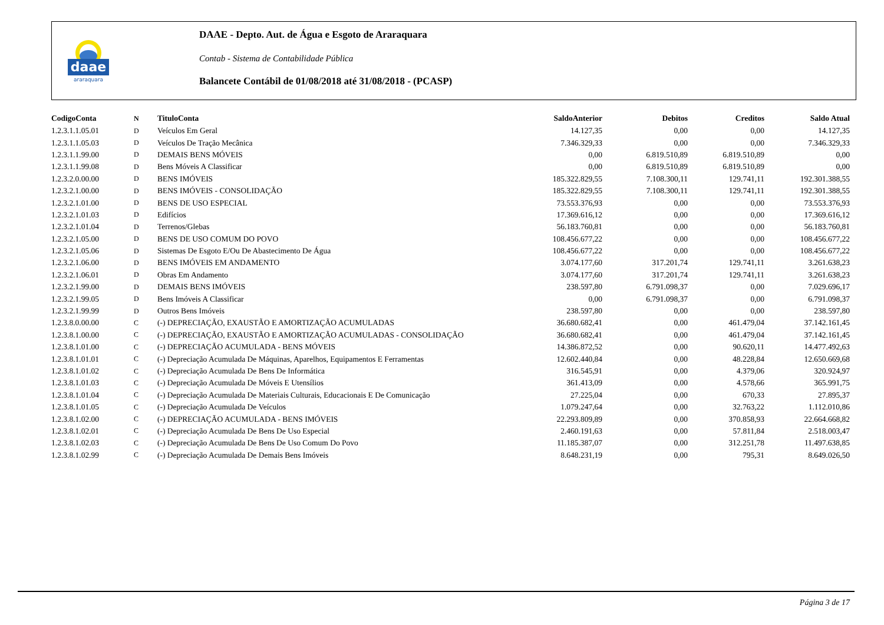daae
araraquara
DAAE - Depto. Aut. de Água e Esgoto de Araraquara
Contab - Sistema de Contabilidade Pública
Balancete Contábil de 01/08/2018 até 31/08/2018 - (PCASP)
| CodigoConta | N | TituloConta | SaldoAnterior | Debitos | Creditos | Saldo Atual |
| --- | --- | --- | --- | --- | --- | --- |
| 1.2.3.1.1.05.01 | D | Veículos Em Geral | 14.127,35 | 0,00 | 0,00 | 14.127,35 |
| 1.2.3.1.1.05.03 | D | Veículos De Tração Mecânica | 7.346.329,33 | 0,00 | 0,00 | 7.346.329,33 |
| 1.2.3.1.1.99.00 | D | DEMAIS BENS MÓVEIS | 0,00 | 6.819.510,89 | 6.819.510,89 | 0,00 |
| 1.2.3.1.1.99.08 | D | Bens Móveis A Classificar | 0,00 | 6.819.510,89 | 6.819.510,89 | 0,00 |
| 1.2.3.2.0.00.00 | D | BENS IMÓVEIS | 185.322.829,55 | 7.108.300,11 | 129.741,11 | 192.301.388,55 |
| 1.2.3.2.1.00.00 | D | BENS IMÓVEIS - CONSOLIDAÇÃO | 185.322.829,55 | 7.108.300,11 | 129.741,11 | 192.301.388,55 |
| 1.2.3.2.1.01.00 | D | BENS DE USO ESPECIAL | 73.553.376,93 | 0,00 | 0,00 | 73.553.376,93 |
| 1.2.3.2.1.01.03 | D | Edifícios | 17.369.616,12 | 0,00 | 0,00 | 17.369.616,12 |
| 1.2.3.2.1.01.04 | D | Terrenos/Glebas | 56.183.760,81 | 0,00 | 0,00 | 56.183.760,81 |
| 1.2.3.2.1.05.00 | D | BENS DE USO COMUM DO POVO | 108.456.677,22 | 0,00 | 0,00 | 108.456.677,22 |
| 1.2.3.2.1.05.06 | D | Sistemas De Esgoto E/Ou De Abastecimento De Água | 108.456.677,22 | 0,00 | 0,00 | 108.456.677,22 |
| 1.2.3.2.1.06.00 | D | BENS IMÓVEIS EM ANDAMENTO | 3.074.177,60 | 317.201,74 | 129.741,11 | 3.261.638,23 |
| 1.2.3.2.1.06.01 | D | Obras Em Andamento | 3.074.177,60 | 317.201,74 | 129.741,11 | 3.261.638,23 |
| 1.2.3.2.1.99.00 | D | DEMAIS BENS IMÓVEIS | 238.597,80 | 6.791.098,37 | 0,00 | 7.029.696,17 |
| 1.2.3.2.1.99.05 | D | Bens Imóveis A Classificar | 0,00 | 6.791.098,37 | 0,00 | 6.791.098,37 |
| 1.2.3.2.1.99.99 | D | Outros Bens Imóveis | 238.597,80 | 0,00 | 0,00 | 238.597,80 |
| 1.2.3.8.0.00.00 | C | (-) DEPRECIAÇÃO, EXAUSTÃO E AMORTIZAÇÃO ACUMULADAS | 36.680.682,41 | 0,00 | 461.479,04 | 37.142.161,45 |
| 1.2.3.8.1.00.00 | C | (-) DEPRECIAÇÃO, EXAUSTÃO E AMORTIZAÇÃO ACUMULADAS - CONSOLIDAÇÃO | 36.680.682,41 | 0,00 | 461.479,04 | 37.142.161,45 |
| 1.2.3.8.1.01.00 | C | (-) DEPRECIAÇÃO ACUMULADA - BENS MÓVEIS | 14.386.872,52 | 0,00 | 90.620,11 | 14.477.492,63 |
| 1.2.3.8.1.01.01 | C | (-) Depreciação Acumulada De Máquinas, Aparelhos, Equipamentos E Ferramentas | 12.602.440,84 | 0,00 | 48.228,84 | 12.650.669,68 |
| 1.2.3.8.1.01.02 | C | (-) Depreciação Acumulada De Bens De Informática | 316.545,91 | 0,00 | 4.379,06 | 320.924,97 |
| 1.2.3.8.1.01.03 | C | (-) Depreciação Acumulada De Móveis E Utensílios | 361.413,09 | 0,00 | 4.578,66 | 365.991,75 |
| 1.2.3.8.1.01.04 | C | (-) Depreciação Acumulada De Materiais Culturais, Educacionais E De Comunicação | 27.225,04 | 0,00 | 670,33 | 27.895,37 |
| 1.2.3.8.1.01.05 | C | (-) Depreciação Acumulada De Veículos | 1.079.247,64 | 0,00 | 32.763,22 | 1.112.010,86 |
| 1.2.3.8.1.02.00 | C | (-) DEPRECIAÇÃO ACUMULADA - BENS IMÓVEIS | 22.293.809,89 | 0,00 | 370.858,93 | 22.664.668,82 |
| 1.2.3.8.1.02.01 | C | (-) Depreciação Acumulada De Bens De Uso Especial | 2.460.191,63 | 0,00 | 57.811,84 | 2.518.003,47 |
| 1.2.3.8.1.02.03 | C | (-) Depreciação Acumulada De Bens De Uso Comum Do Povo | 11.185.387,07 | 0,00 | 312.251,78 | 11.497.638,85 |
| 1.2.3.8.1.02.99 | C | (-) Depreciação Acumulada De Demais Bens Imóveis | 8.648.231,19 | 0,00 | 795,31 | 8.649.026,50 |
Página 3 de 17